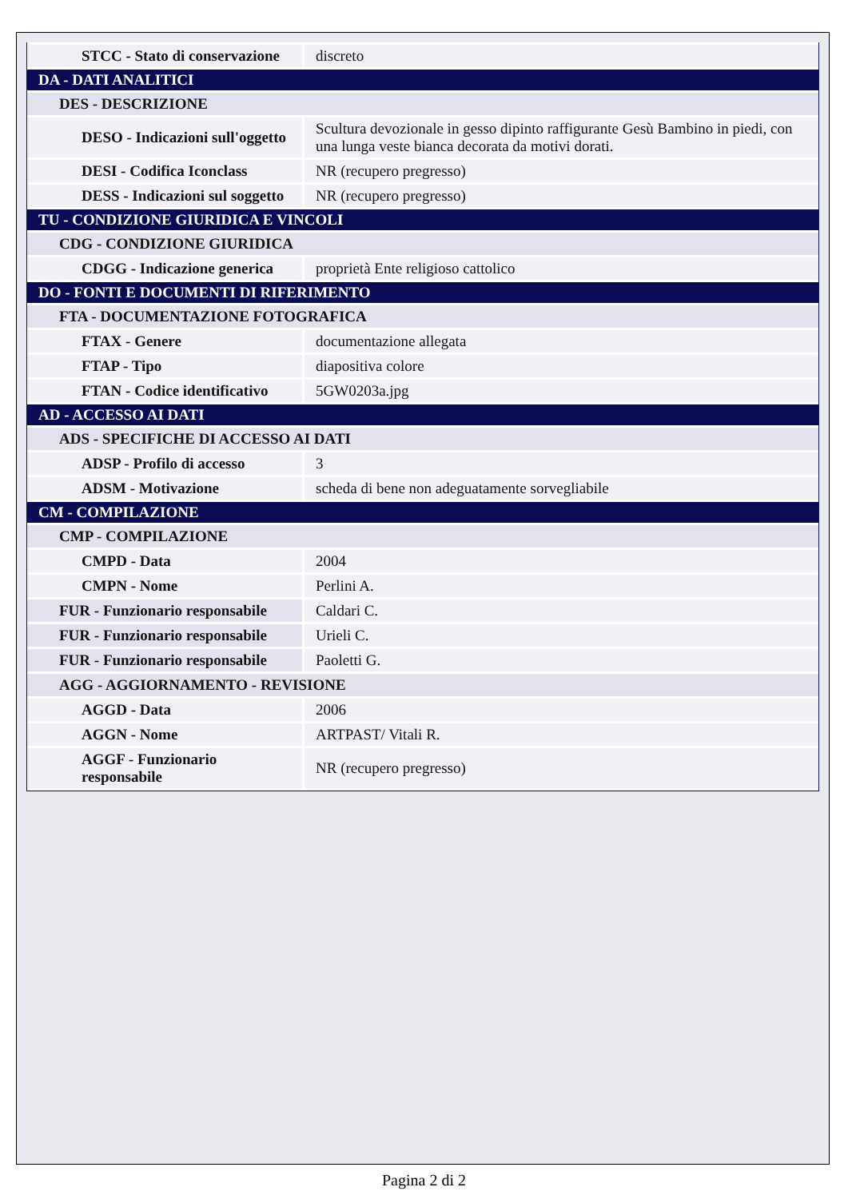| STCC - Stato di conservazione | discreto |
| DA - DATI ANALITICI | |
| DES - DESCRIZIONE | |
| DESO - Indicazioni sull'oggetto | Scultura devozionale in gesso dipinto raffigurante Gesù Bambino in piedi, con una lunga veste bianca decorata da motivi dorati. |
| DESI - Codifica Iconclass | NR (recupero pregresso) |
| DESS - Indicazioni sul soggetto | NR (recupero pregresso) |
| TU - CONDIZIONE GIURIDICA E VINCOLI | |
| CDG - CONDIZIONE GIURIDICA | |
| CDGG - Indicazione generica | proprietà Ente religioso cattolico |
| DO - FONTI E DOCUMENTI DI RIFERIMENTO | |
| FTA - DOCUMENTAZIONE FOTOGRAFICA | |
| FTAX - Genere | documentazione allegata |
| FTAP - Tipo | diapositiva colore |
| FTAN - Codice identificativo | 5GW0203a.jpg |
| AD - ACCESSO AI DATI | |
| ADS - SPECIFICHE DI ACCESSO AI DATI | |
| ADSP - Profilo di accesso | 3 |
| ADSM - Motivazione | scheda di bene non adeguatamente sorvegliabile |
| CM - COMPILAZIONE | |
| CMP - COMPILAZIONE | |
| CMPD - Data | 2004 |
| CMPN - Nome | Perlini A. |
| FUR - Funzionario responsabile | Caldari C. |
| FUR - Funzionario responsabile | Urieli C. |
| FUR - Funzionario responsabile | Paoletti G. |
| AGG - AGGIORNAMENTO - REVISIONE | |
| AGGD - Data | 2006 |
| AGGN - Nome | ARTPAST/ Vitali R. |
| AGGF - Funzionario responsabile | NR (recupero pregresso) |
Pagina 2 di 2